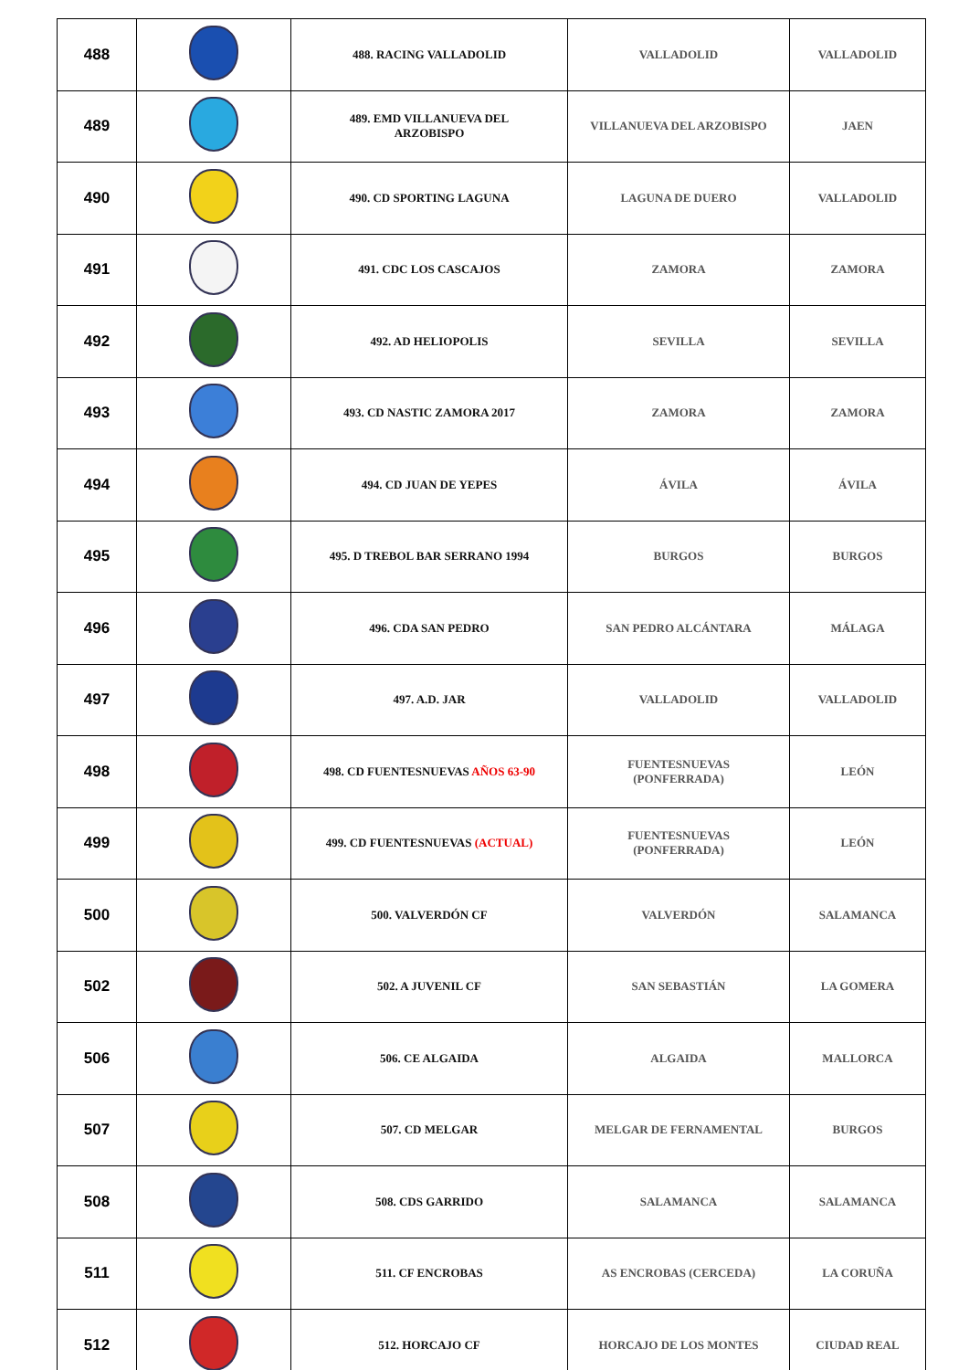| 488 | | 488. RACING VALLADOLID | VALLADOLID | VALLADOLID |
| 489 | | 489. EMD VILLANUEVA DEL ARZOBISPO | VILLANUEVA DEL ARZOBISPO | JAEN |
| 490 | | 490. CD SPORTING LAGUNA | LAGUNA DE DUERO | VALLADOLID |
| 491 | | 491. CDC LOS CASCAJOS | ZAMORA | ZAMORA |
| 492 | | 492. AD HELIOPOLIS | SEVILLA | SEVILLA |
| 493 | | 493. CD NASTIC ZAMORA 2017 | ZAMORA | ZAMORA |
| 494 | | 494. CD JUAN DE YEPES | ÁVILA | ÁVILA |
| 495 | | 495. D TREBOL BAR SERRANO 1994 | BURGOS | BURGOS |
| 496 | | 496. CDA SAN PEDRO | SAN PEDRO ALCÁNTARA | MÁLAGA |
| 497 | | 497. A.D. JAR | VALLADOLID | VALLADOLID |
| 498 | | 498. CD FUENTESNUEVAS AÑOS 63-90 | FUENTESNUEVAS (PONFERRADA) | LEÓN |
| 499 | | 499. CD FUENTESNUEVAS (ACTUAL) | FUENTESNUEVAS (PONFERRADA) | LEÓN |
| 500 | | 500. VALVERDÓN CF | VALVERDÓN | SALAMANCA |
| 502 | | 502. A JUVENIL CF | SAN SEBASTIÁN | LA GOMERA |
| 506 | | 506. CE ALGAIDA | ALGAIDA | MALLORCA |
| 507 | | 507. CD MELGAR | MELGAR DE FERNAMENTAL | BURGOS |
| 508 | | 508. CDS GARRIDO | SALAMANCA | SALAMANCA |
| 511 | | 511. CF ENCROBAS | AS ENCROBAS (CERCEDA) | LA CORUÑA |
| 512 | | 512. HORCAJO CF | HORCAJO DE LOS MONTES | CIUDAD REAL |